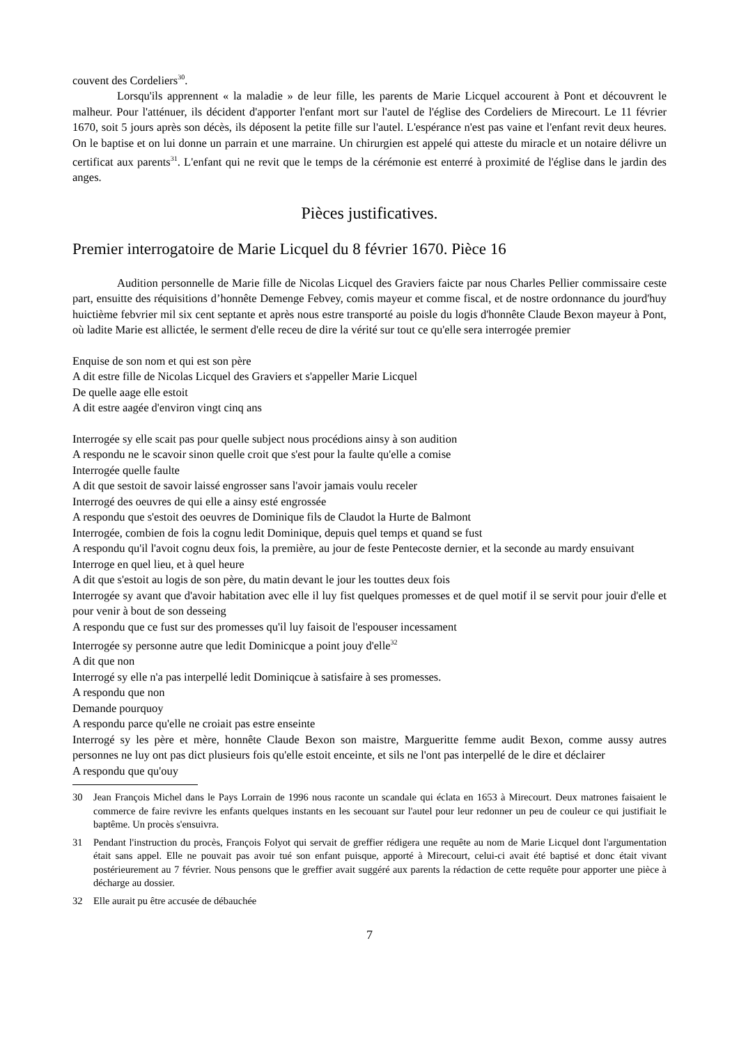couvent des Cordeliers<sup>30</sup>.
Lorsqu'ils apprennent « la maladie » de leur fille, les parents de Marie Licquel accourent à Pont et découvrent le malheur. Pour l'atténuer, ils décident d'apporter l'enfant mort sur l'autel de l'église des Cordeliers de Mirecourt. Le 11 février 1670, soit 5 jours après son décès, ils déposent la petite fille sur l'autel. L'espérance n'est pas vaine et l'enfant revit deux heures. On le baptise et on lui donne un parrain et une marraine. Un chirurgien est appelé qui atteste du miracle et un notaire délivre un certificat aux parents<sup>31</sup>. L'enfant qui ne revit que le temps de la cérémonie est enterré à proximité de l'église dans le jardin des anges.
Pièces justificatives.
Premier interrogatoire de Marie Licquel du 8 février 1670. Pièce 16
Audition personnelle de Marie fille de Nicolas Licquel des Graviers faicte par nous Charles Pellier commissaire ceste part, ensuitte des réquisitions d’honnête Demenge Febvey, comis mayeur et comme fiscal, et de nostre ordonnance du jourd'huy huictième febvrier mil six cent septante et après nous estre transporté au poisle du logis d'honnête Claude Bexon mayeur à Pont, où ladite Marie est allictée, le serment d'elle receu de dire la vérité sur tout ce qu'elle sera interrogée premier
Enquise de son nom et qui est son père
A dit estre fille de Nicolas Licquel des Graviers et s'appeller Marie Licquel
De quelle aage elle estoit
A dit estre aagée d'environ vingt cinq ans
Interrogée sy elle scait pas pour quelle subject nous procédions ainsy à son audition
A respondu ne le scavoir sinon quelle croit que s'est pour la faulte qu'elle a comise
Interrogée quelle faulte
A dit que sestoit de savoir laissé engrosser sans l'avoir jamais voulu receler
Interrogé des oeuvres de qui elle a ainsy esté engrossée
A respondu que s'estoit des oeuvres de Dominique fils de Claudot la Hurte de Balmont
Interrogée, combien de fois la cognu ledit Dominique, depuis quel temps et quand se fust
A respondu qu'il l'avoit cognu deux fois, la première, au jour de feste Pentecoste dernier, et la seconde au mardy ensuivant
Interroge en quel lieu, et à quel heure
A dit que s'estoit au logis de son père, du matin devant le jour les touttes deux fois
Interrogée sy avant que d'avoir habitation avec elle il luy fist quelques promesses et de quel motif il se servit pour jouir d'elle et pour venir à bout de son desseing
A respondu que ce fust sur des promesses qu'il luy faisoit de l'espouser incessament
Interrogée sy personne autre que ledit Dominicque a point jouy d'elle<sup>32</sup>
A dit que non
Interrogé sy elle n'a pas interpellé ledit Dominiqcue à satisfaire à ses promesses.
A respondu que non
Demande pourquoy
A respondu parce qu'elle ne croiait pas estre enseinte
Interrogé sy les père et mère, honnête Claude Bexon son maistre, Margueritte femme audit Bexon, comme aussy autres personnes ne luy ont pas dict plusieurs fois qu'elle estoit enceinte, et sils ne l'ont pas interpellé de le dire et déclairer
A respondu que qu'ouy
30 Jean François Michel dans le Pays Lorrain de 1996 nous raconte un scandale qui éclata en 1653 à Mirecourt. Deux matrones faisaient le commerce de faire revivre les enfants quelques instants en les secouant sur l'autel pour leur redonner un peu de couleur ce qui justifiait le baptême. Un procès s'ensuivra.
31 Pendant l'instruction du procès, François Folyot qui servait de greffier rédigera une requête au nom de Marie Licquel dont l'argumentation était sans appel. Elle ne pouvait pas avoir tué son enfant puisque, apporté à Mirecourt, celui-ci avait été baptisé et donc était vivant postérieurement au 7 février. Nous pensons que le greffier avait suggéré aux parents la rédaction de cette requête pour apporter une pièce à décharge au dossier.
32 Elle aurait pu être accusée de débauchée
7